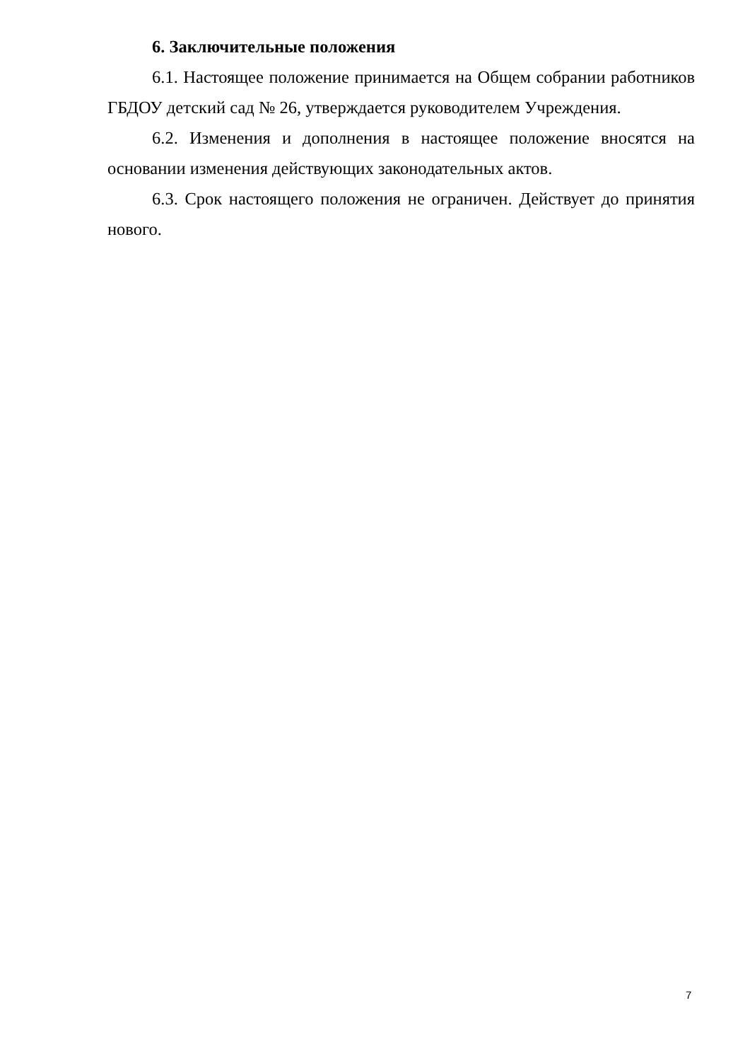6. Заключительные положения
6.1. Настоящее положение принимается на Общем собрании работников ГБДОУ детский сад № 26, утверждается руководителем Учреждения.
6.2. Изменения и дополнения в настоящее положение вносятся на основании изменения действующих законодательных актов.
6.3. Срок настоящего положения не ограничен. Действует до принятия нового.
7